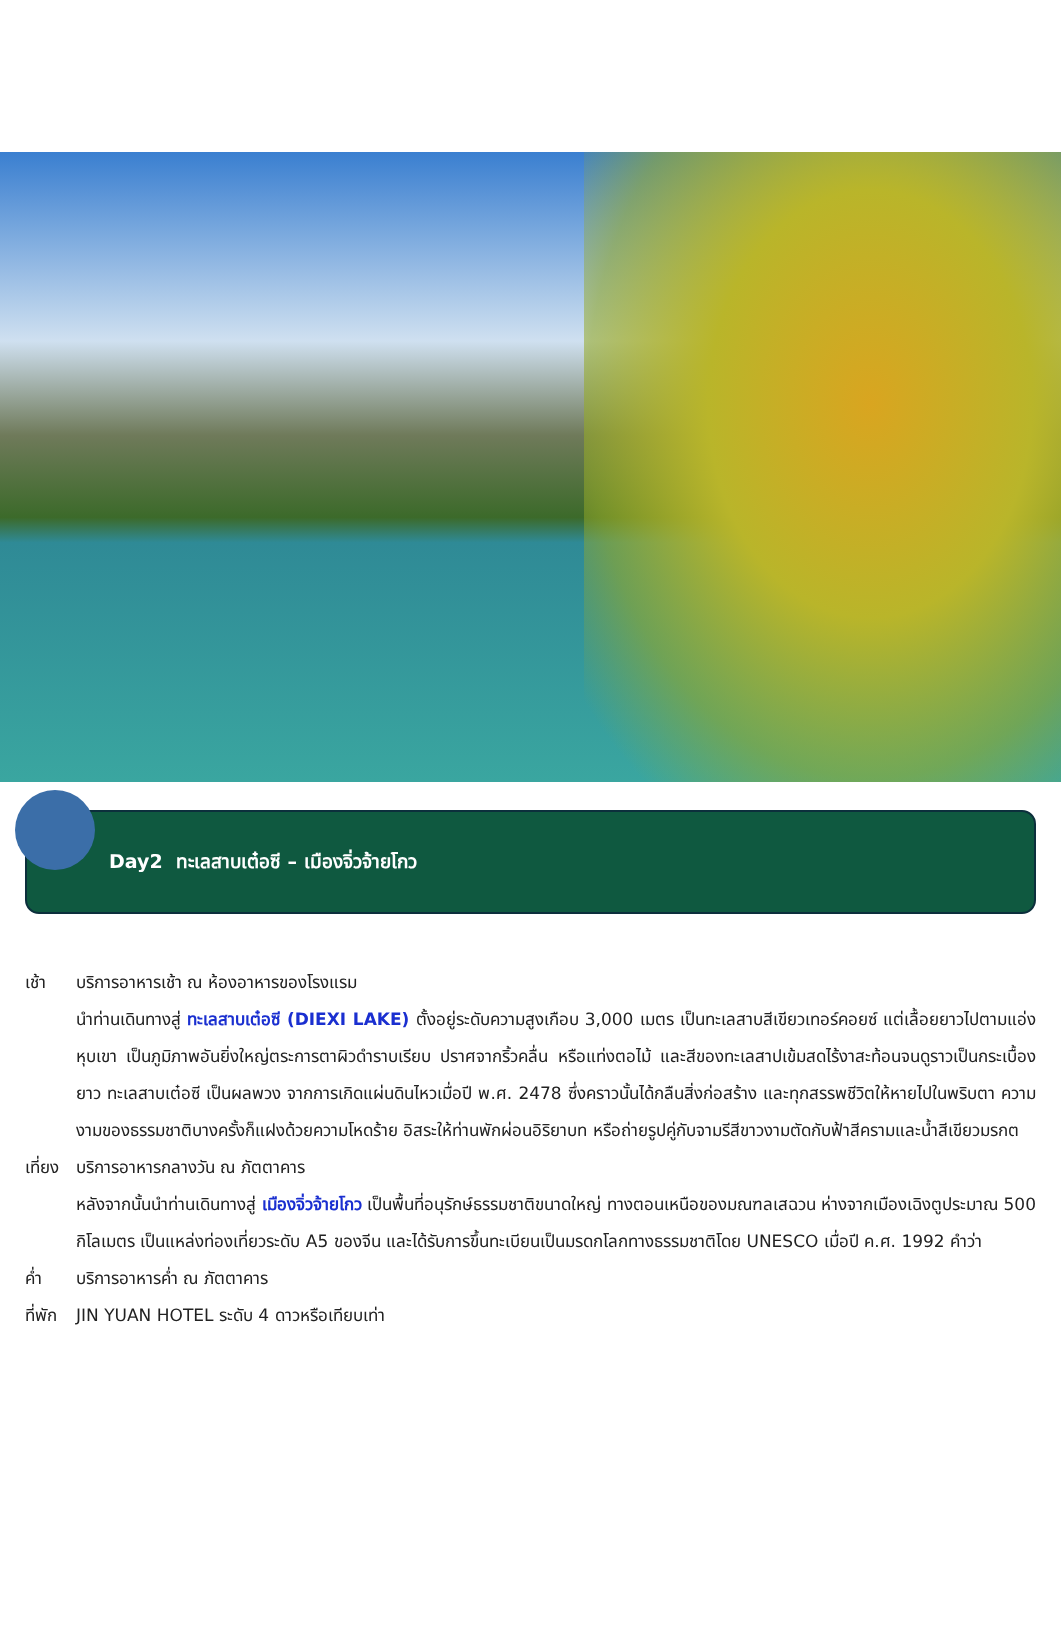Day2 ทะเลสาบเต๋อซี – เมืองจิ่วจ้ายโกว
เช้า บริการอาหารเช้า ณ ห้องอาหารของโรงแรม
นำท่านเดินทางสู่ ทะเลสาบเต๋อซี (DIEXI LAKE) ตั้งอยู่ระดับความสูงเกือบ 3,000 เมตร เป็นทะเลสาบสีเขียวเทอร์คอยซ์ แต่เลื้อยยาวไปตามแอ่งหุบเขา เป็นภูมิภาพอันยิ่งใหญ่ตระการตาผิวดำราบเรียบ ปราศจากริ้วคลื่น หรือแท่งตอไม้ และสีของทะเลสาปเข้มสดไร้งาสะท้อนจนดูราวเป็นกระเบื้องยาว ทะเลสาบเต๋อซี เป็นผลพวง จากการเกิดแผ่นดินไหวเมื่อปี พ.ศ. 2478 ซึ่งคราวนั้นได้กลืนสิ่งก่อสร้าง และทุกสรรพชีวิตให้หายไปในพริบตา ความงามของธรรมชาติบางครั้งก็แฝงด้วยความโหดร้าย อิสระให้ท่านพักผ่อนอิริยาบท หรือถ่ายรูปคู่กับจามรีสีขาวงามตัดกับฟ้าสีครามและน้ำสีเขียวมรกต
เที่ยง
บริการอาหารกลางวัน ณ ภัตตาคาร
หลังจากนั้นนำท่านเดินทางสู่ เมืองจิ่วจ้ายโกว เป็นพื้นที่อนุรักษ์ธรรมชาติขนาดใหญ่ ทางตอนเหนือของมณฑลเสฉวน ห่างจากเมืองเฉิงตูประมาณ 500 กิโลเมตร เป็นแหล่งท่องเที่ยวระดับ A5 ของจีน และได้รับการขึ้นทะเบียนเป็นมรดกโลกทางธรรมชาติโดย UNESCO เมื่อปี ค.ศ. 1992 คำว่า
ค่ำ บริการอาหารค่ำ ณ ภัตตาคาร
ที่พัก
JIN YUAN HOTEL ระดับ 4 ดาวหรือเทียบเท่า